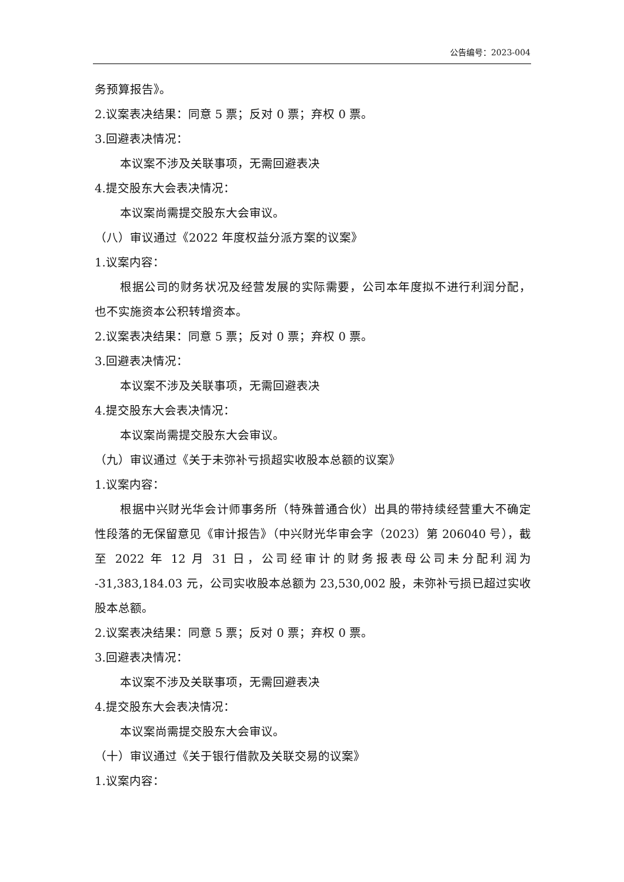公告编号：2023-004
务预算报告》。
2.议案表决结果：同意 5 票；反对 0 票；弃权 0 票。
3.回避表决情况：
本议案不涉及关联事项，无需回避表决
4.提交股东大会表决情况：
本议案尚需提交股东大会审议。
（八）审议通过《2022 年度权益分派方案的议案》
1.议案内容：
根据公司的财务状况及经营发展的实际需要，公司本年度拟不进行利润分配，也不实施资本公积转增资本。
2.议案表决结果：同意 5 票；反对 0 票；弃权 0 票。
3.回避表决情况：
本议案不涉及关联事项，无需回避表决
4.提交股东大会表决情况：
本议案尚需提交股东大会审议。
（九）审议通过《关于未弥补亏损超实收股本总额的议案》
1.议案内容：
根据中兴财光华会计师事务所（特殊普通合伙）出具的带持续经营重大不确定性段落的无保留意见《审计报告》（中兴财光华审会字（2023）第 206040 号），截至 2022 年 12 月 31 日，公司经审计的财务报表母公司未分配利润为 -31,383,184.03 元，公司实收股本总额为 23,530,002 股，未弥补亏损已超过实收股本总额。
2.议案表决结果：同意 5 票；反对 0 票；弃权 0 票。
3.回避表决情况：
本议案不涉及关联事项，无需回避表决
4.提交股东大会表决情况：
本议案尚需提交股东大会审议。
（十）审议通过《关于银行借款及关联交易的议案》
1.议案内容：